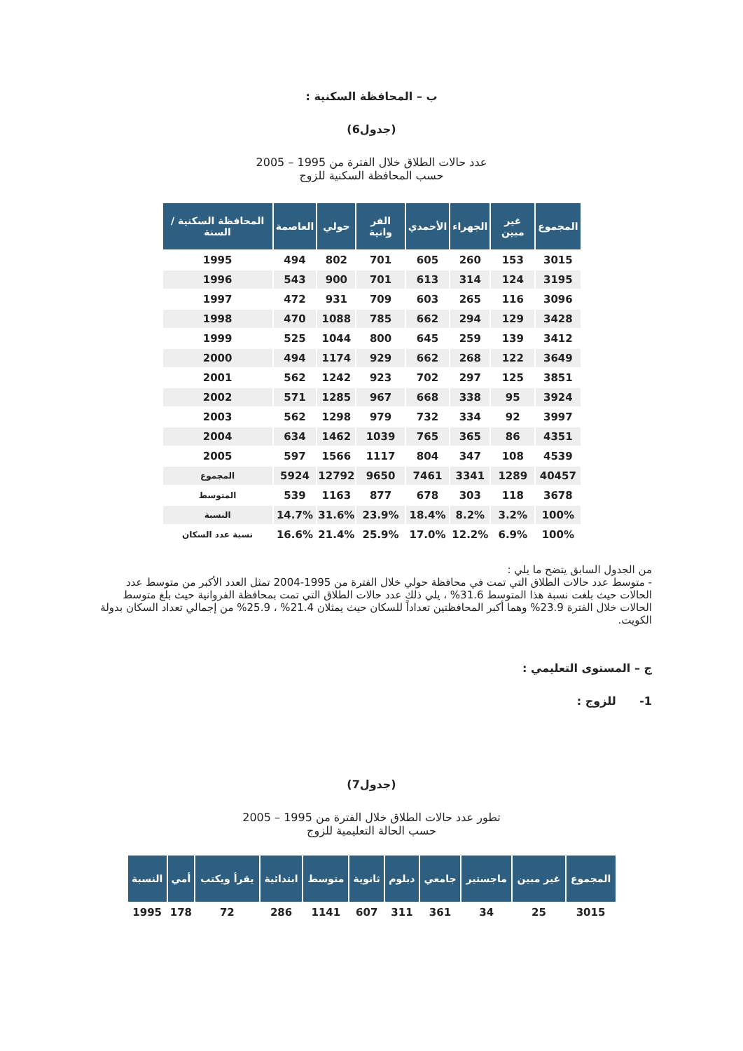ب – المحافظة السكنية :
(جدول6)
عدد حالات الطلاق خلال الفترة من 1995 – 2005
حسب المحافظة السكنية للزوج
| المحافظة السكنية / السنة | العاصمة | حولي | الفر وانية | الأحمدي | الجهراء | غير مبين | المجموع |
| --- | --- | --- | --- | --- | --- | --- | --- |
| 1995 | 494 | 802 | 701 | 605 | 260 | 153 | 3015 |
| 1996 | 543 | 900 | 701 | 613 | 314 | 124 | 3195 |
| 1997 | 472 | 931 | 709 | 603 | 265 | 116 | 3096 |
| 1998 | 470 | 1088 | 785 | 662 | 294 | 129 | 3428 |
| 1999 | 525 | 1044 | 800 | 645 | 259 | 139 | 3412 |
| 2000 | 494 | 1174 | 929 | 662 | 268 | 122 | 3649 |
| 2001 | 562 | 1242 | 923 | 702 | 297 | 125 | 3851 |
| 2002 | 571 | 1285 | 967 | 668 | 338 | 95 | 3924 |
| 2003 | 562 | 1298 | 979 | 732 | 334 | 92 | 3997 |
| 2004 | 634 | 1462 | 1039 | 765 | 365 | 86 | 4351 |
| 2005 | 597 | 1566 | 1117 | 804 | 347 | 108 | 4539 |
| المجموع | 5924 | 12792 | 9650 | 7461 | 3341 | 1289 | 40457 |
| المتوسط | 539 | 1163 | 877 | 678 | 303 | 118 | 3678 |
| النسبة | 14.7% | 31.6% | 23.9% | 18.4% | 8.2% | 3.2% | 100% |
| نسبة عدد السكان | 16.6% | 21.4% | 25.9% | 17.0% | 12.2% | 6.9% | 100% |
من الجدول السابق يتضح ما يلي :
- متوسط عدد حالات الطلاق التي تمت في محافظة حولي خلال الفترة من 1995-2004 تمثل العدد الأكبر من متوسط عدد الحالات حيث بلغت نسبة هذا المتوسط 31.6% ، يلي ذلك عدد حالات الطلاق التي تمت بمحافظة الفروانية حيث بلغ متوسط الحالات خلال الفترة 23.9% وهما أكبر المحافظتين تعداداً للسكان حيث يمثلان 21.4% ، 25.9% من إجمالي تعداد السكان بدولة الكويت.
ج – المستوى التعليمي :
1- للزوج :
(جدول7)
تطور عدد حالات الطلاق خلال الفترة من 1995 – 2005
حسب الحالة التعليمية للزوج
| النسبة | أمي | يقرأ ويكتب | ابتدائية | متوسط | ثانوية | دبلوم | جامعي | ماجستير | غير مبين | المجموع |
| --- | --- | --- | --- | --- | --- | --- | --- | --- | --- | --- |
| 1995 | 178 | 72 | 286 | 1141 | 607 | 311 | 361 | 34 | 25 | 3015 |